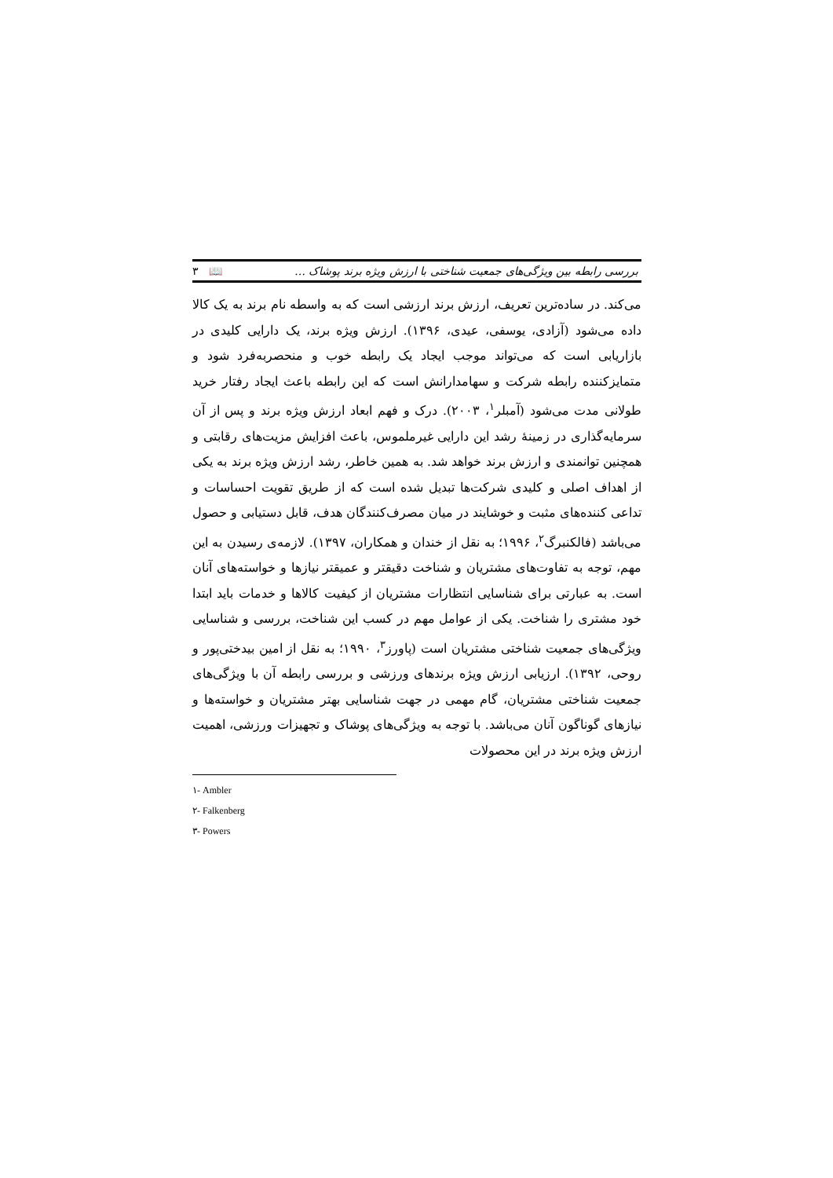بررسی رابطه بین ویژگی‌های جمعیت شناختی با ارزش ویژه برند پوشاک … 📖 ۳
می‌کند. در ساده‌ترین تعریف، ارزش برند ارزشی است که به واسطه نام برند به یک کالا داده می‌شود (آزادی، یوسفی، عیدی، ۱۳۹۶). ارزش ویژه برند، یک دارایی کلیدی در بازاریابی است که می‌تواند موجب ایجاد یک رابطه خوب و منحصربه‌فرد شود و متمایزکننده رابطه شرکت و سهامدارانش است که این رابطه باعث ایجاد رفتار خرید طولانی مدت می‌شود (آمبلر<sup>۱</sup>، ۲۰۰۳). درک و فهم ابعاد ارزش ویژه برند و پس از آن سرمایه‌گذاری در زمینهٔ رشد این دارایی غیرملموس، باعث افزایش مزیت‌های رقابتی و همچنین توانمندی و ارزش برند خواهد شد. به همین خاطر، رشد ارزش ویژه برند به یکی از اهداف اصلی و کلیدی شرکت‌ها تبدیل شده است که از طریق تقویت احساسات و تداعی کننده‌های مثبت و خوشایند در میان مصرف‌کنندگان هدف، قابل دستیابی و حصول می‌باشد (فالکنبرگ<sup>۲</sup>، ۱۹۹۶؛ به نقل از خندان و همکاران، ۱۳۹۷). لازمه‌ی رسیدن به این مهم، توجه به تفاوت‌های مشتریان و شناخت دقیقتر و عمیقتر نیازها و خواسته‌های آنان است. به عبارتی برای شناسایی انتظارات مشتریان از کیفیت کالاها و خدمات باید ابتدا خود مشتری را شناخت. یکی از عوامل مهم در کسب این شناخت، بررسی و شناسایی ویژگی‌های جمعیت شناختی مشتریان است (پاورز<sup>۳</sup>، ۱۹۹۰؛ به نقل از امین بیدختی‌پور و روحی، ۱۳۹۲). ارزیابی ارزش ویژه برندهای ورزشی و بررسی رابطه آن با ویژگی‌های جمعیت شناختی مشتریان، گام مهمی در جهت شناسایی بهتر مشتریان و خواسته‌ها و نیازهای گوناگون آنان می‌باشد. با توجه به ویژگی‌های پوشاک و تجهیزات ورزشی، اهمیت ارزش ویژه برند در این محصولات
۱- Ambler
۲- Falkenberg
۳- Powers